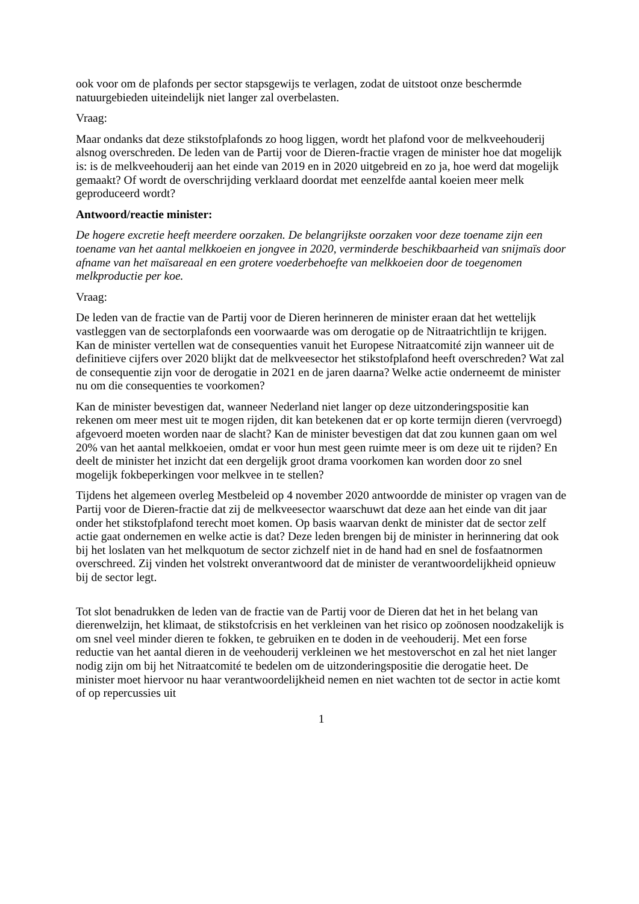ook voor om de plafonds per sector stapsgewijs te verlagen, zodat de uitstoot onze beschermde natuurgebieden uiteindelijk niet langer zal overbelasten.
Vraag:
Maar ondanks dat deze stikstofplafonds zo hoog liggen, wordt het plafond voor de melkveehouderij alsnog overschreden. De leden van de Partij voor de Dieren-fractie vragen de minister hoe dat mogelijk is: is de melkveehouderij aan het einde van 2019 en in 2020 uitgebreid en zo ja, hoe werd dat mogelijk gemaakt? Of wordt de overschrijding verklaard doordat met eenzelfde aantal koeien meer melk geproduceerd wordt?
Antwoord/reactie minister:
De hogere excretie heeft meerdere oorzaken. De belangrijkste oorzaken voor deze toename zijn een toename van het aantal melkkoeien en jongvee in 2020, verminderde beschikbaarheid van snijmaïs door afname van het maïsareaal en een grotere voederbehoefte van melkkoeien door de toegenomen melkproductie per koe.
Vraag:
De leden van de fractie van de Partij voor de Dieren herinneren de minister eraan dat het wettelijk vastleggen van de sectorplafonds een voorwaarde was om derogatie op de Nitraatrichtlijn te krijgen. Kan de minister vertellen wat de consequenties vanuit het Europese Nitraatcomité zijn wanneer uit de definitieve cijfers over 2020 blijkt dat de melkveesector het stikstofplafond heeft overschreden? Wat zal de consequentie zijn voor de derogatie in 2021 en de jaren daarna? Welke actie onderneemt de minister nu om die consequenties te voorkomen?
Kan de minister bevestigen dat, wanneer Nederland niet langer op deze uitzonderingspositie kan rekenen om meer mest uit te mogen rijden, dit kan betekenen dat er op korte termijn dieren (vervroegd) afgevoerd moeten worden naar de slacht? Kan de minister bevestigen dat dat zou kunnen gaan om wel 20% van het aantal melkkoeien, omdat er voor hun mest geen ruimte meer is om deze uit te rijden? En deelt de minister het inzicht dat een dergelijk groot drama voorkomen kan worden door zo snel mogelijk fokbeperkingen voor melkvee in te stellen?
Tijdens het algemeen overleg Mestbeleid op 4 november 2020 antwoordde de minister op vragen van de Partij voor de Dieren-fractie dat zij de melkveesector waarschuwt dat deze aan het einde van dit jaar onder het stikstofplafond terecht moet komen. Op basis waarvan denkt de minister dat de sector zelf actie gaat ondernemen en welke actie is dat? Deze leden brengen bij de minister in herinnering dat ook bij het loslaten van het melkquotum de sector zichzelf niet in de hand had en snel de fosfaatnormen overschreed. Zij vinden het volstrekt onverantwoord dat de minister de verantwoordelijkheid opnieuw bij de sector legt.
Tot slot benadrukken de leden van de fractie van de Partij voor de Dieren dat het in het belang van dierenwelzijn, het klimaat, de stikstofcrisis en het verkleinen van het risico op zoönosen noodzakelijk is om snel veel minder dieren te fokken, te gebruiken en te doden in de veehouderij. Met een forse reductie van het aantal dieren in de veehouderij verkleinen we het mestoverschot en zal het niet langer nodig zijn om bij het Nitraatcomité te bedelen om de uitzonderingspositie die derogatie heet. De minister moet hiervoor nu haar verantwoordelijkheid nemen en niet wachten tot de sector in actie komt of op repercussies uit
1